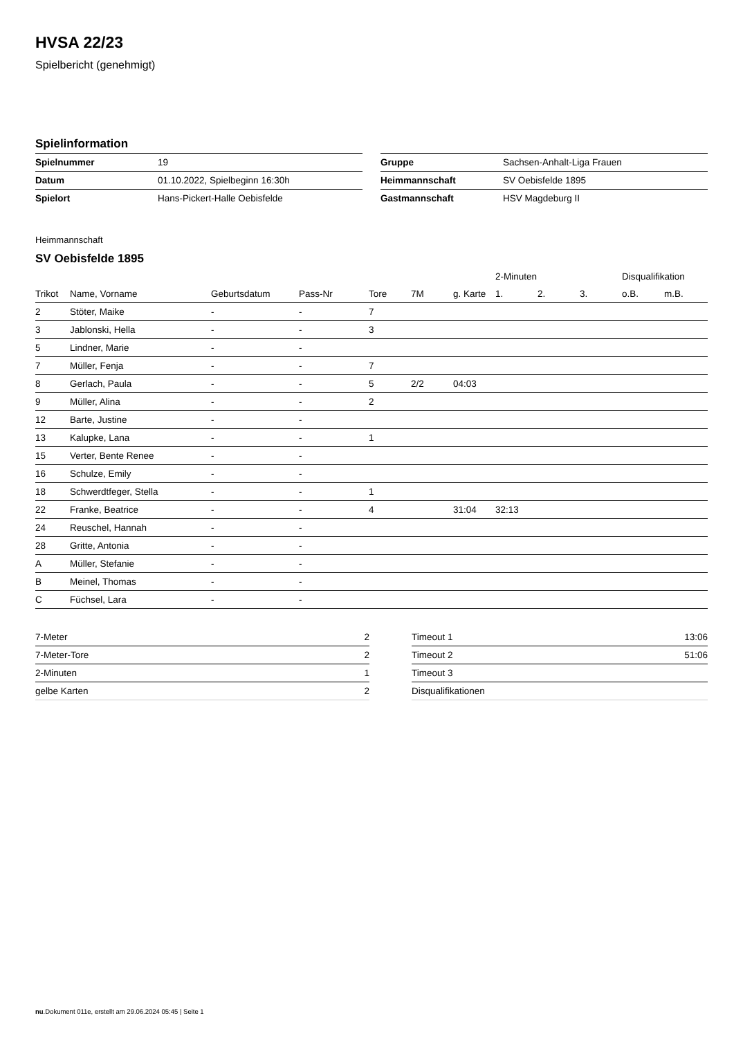HVSA 22/23
Spielbericht (genehmigt)
Spielinformation
| Spielnummer | 19 |
| Datum | 01.10.2022, Spielbeginn 16:30h |
| Spielort | Hans-Pickert-Halle Oebisfelde |
| Gruppe | Sachsen-Anhalt-Liga Frauen |
| Heimmannschaft | SV Oebisfelde 1895 |
| Gastmannschaft | HSV Magdeburg II |
Heimmannschaft
SV Oebisfelde 1895
| | | | | | | | 2-Minuten | | | Disqualifikation | |
| --- | --- | --- | --- | --- | --- | --- | --- | --- | --- | --- | --- |
| Trikot | Name, Vorname | Geburtsdatum | Pass-Nr | Tore | 7M | g. Karte | 1. | 2. | 3. | o.B. | m.B. |
| 2 | Stöter, Maike | - | - | 7 | | | | | | | |
| 3 | Jablonski, Hella | - | - | 3 | | | | | | | |
| 5 | Lindner, Marie | - | - | | | | | | | | |
| 7 | Müller, Fenja | - | - | 7 | | | | | | | |
| 8 | Gerlach, Paula | - | - | 5 | 2/2 | 04:03 | | | | | |
| 9 | Müller, Alina | - | - | 2 | | | | | | | |
| 12 | Barte, Justine | - | - | | | | | | | | |
| 13 | Kalupke, Lana | - | - | 1 | | | | | | | |
| 15 | Verter, Bente Renee | - | - | | | | | | | | |
| 16 | Schulze, Emily | - | - | | | | | | | | |
| 18 | Schwerdtfeger, Stella | - | - | 1 | | | | | | | |
| 22 | Franke, Beatrice | - | - | 4 | | 31:04 | 32:13 | | | | |
| 24 | Reuschel, Hannah | - | - | | | | | | | | |
| 28 | Gritte, Antonia | - | - | | | | | | | | |
| A | Müller, Stefanie | - | - | | | | | | | | |
| B | Meinel, Thomas | - | - | | | | | | | | |
| C | Füchsel, Lara | - | - | | | | | | | | |
| 7-Meter | 2 |
| 7-Meter-Tore | 2 |
| 2-Minuten | 1 |
| gelbe Karten | 2 |
| Timeout 1 | 13:06 |
| Timeout 2 | 51:06 |
| Timeout 3 | |
| Disqualifikationen | |
nu.Dokument 011e, erstellt am 29.06.2024 05:45 | Seite 1